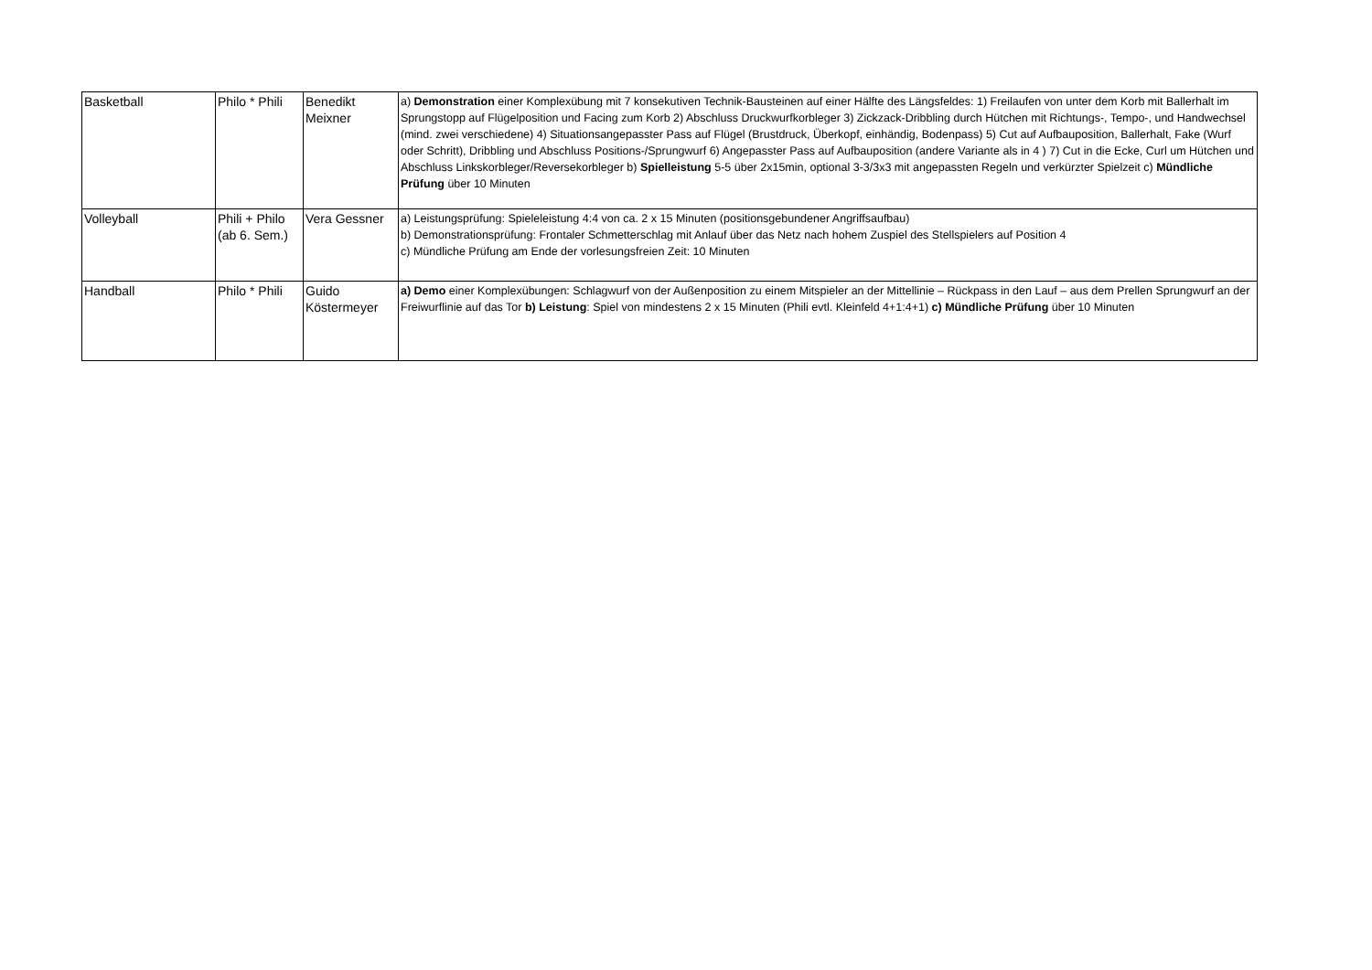| Basketball | Philo * Phili | Benedikt Meixner | a) Demonstration einer Komplexübung mit 7 konsekutiven Technik-Bausteinen auf einer Hälfte des Längsfeldes: 1) Freilaufen von unter dem Korb mit Ballerhalt im Sprungstopp auf Flügelposition und Facing zum Korb 2) Abschluss Druckwurfkorbleger 3) Zickzack-Dribbling durch Hütchen mit Richtungs-, Tempo-, und Handwechsel (mind. zwei verschiedene) 4) Situationsangepasster Pass auf Flügel (Brustdruck, Überkopf, einhändig, Bodenpass) 5) Cut auf Aufbauposition, Ballerhalt, Fake (Wurf oder Schritt), Dribbling und Abschluss Positions-/Sprungwurf 6) Angepasster Pass auf Aufbauposition (andere Variante als in 4 ) 7) Cut in die Ecke, Curl um Hütchen und Abschluss Linkskorbleger/Reversekorbleger b) Spielleistung 5-5 über 2x15min, optional 3-3/3x3 mit angepassten Regeln und verkürzter Spielzeit c) Mündliche Prüfung über 10 Minuten |
| Volleyball | Phili + Philo (ab 6. Sem.) | Vera Gessner | a) Leistungsprüfung: Spieleleistung 4:4 von ca. 2 x 15 Minuten (positionsgebundener Angriffsaufbau) b) Demonstrationsprüfung: Frontaler Schmetterschlag mit Anlauf über das Netz nach hohem Zuspiel des Stellspielers auf Position 4 c) Mündliche Prüfung am Ende der vorlesungsfreien Zeit: 10 Minuten |
| Handball | Philo * Phili | Guido Köstermeyer | a) Demo einer Komplexübungen: Schlagwurf von der Außenposition zu einem Mitspieler an der Mittellinie – Rückpass in den Lauf – aus dem Prellen Sprungwurf an der Freiwurflinie auf das Tor b) Leistung : Spiel von mindestens 2 x 15 Minuten (Phili evtl. Kleinfeld 4+1:4+1) c) Mündliche Prüfung über 10 Minuten |